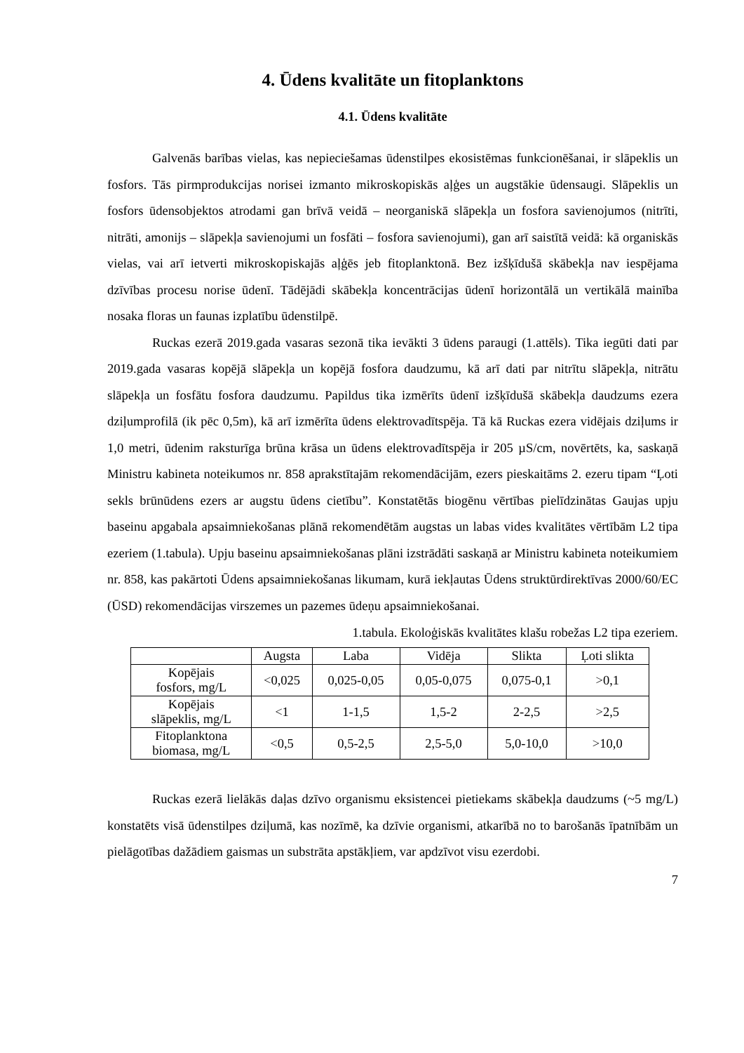4. Ūdens kvalitāte un fitoplanktons
4.1. Ūdens kvalitāte
Galvenās barības vielas, kas nepieciešamas ūdenstilpes ekosistēmas funkcionēšanai, ir slāpeklis un fosfors. Tās pirmprodukcijas norisei izmanto mikroskopiskās aļģes un augstākie ūdensaugi. Slāpeklis un fosfors ūdensobjektos atrodami gan brīvā veidā – neorganiskā slāpekļa un fosfora savienojumos (nitrīti, nitrāti, amonijs – slāpekļa savienojumi un fosfāti – fosfora savienojumi), gan arī saistītā veidā: kā organiskās vielas, vai arī ietverti mikroskopiskajās aļģēs jeb fitoplanktonā. Bez izšķīdušā skābekļa nav iespējama dzīvības procesu norise ūdenī. Tādējādi skābekļa koncentrācijas ūdenī horizontālā un vertikālā mainība nosaka floras un faunas izplatību ūdenstilpē.
Ruckas ezerā 2019.gada vasaras sezonā tika ievākti 3 ūdens paraugi (1.attēls). Tika iegūti dati par 2019.gada vasaras kopējā slāpekļa un kopējā fosfora daudzumu, kā arī dati par nitrītu slāpekļa, nitrātu slāpekļa un fosfātu fosfora daudzumu. Papildus tika izmērīts ūdenī izšķīdušā skābekļa daudzums ezera dziļumprofilā (ik pēc 0,5m), kā arī izmērīta ūdens elektrovadītspēja. Tā kā Ruckas ezera vidējais dziļums ir 1,0 metri, ūdenim raksturīga brūna krāsa un ūdens elektrovadītspēja ir 205 µS/cm, novērtēts, ka, saskaņā Ministru kabineta noteikumos nr. 858 aprakstītajām rekomendācijām, ezers pieskaitāms 2. ezeru tipam “Ļoti sekls brūnūdens ezers ar augstu ūdens cietību”. Konstatētās biogēnu vērtības pielīdzinātas Gaujas upju baseinu apgabala apsaimniekošanas plānā rekomendētām augstas un labas vides kvalitātes vērtībām L2 tipa ezeriem (1.tabula). Upju baseinu apsaimniekošanas plāni izstrādāti saskaņā ar Ministru kabineta noteikumiem nr. 858, kas pakārtoti Ūdens apsaimniekošanas likumam, kurā iekļautas Ūdens struktūrdirektīvas 2000/60/EC (ŪSD) rekomendācijas virszemes un pazemes ūdeņu apsaimniekošanai.
1.tabula. Ekoloģiskās kvalitātes klašu robežas L2 tipa ezeriem.
| | Augsta | Laba | Vidēja | Slikta | Ļoti slikta |
| --- | --- | --- | --- | --- | --- |
| Kopējais fosfors, mg/L | <0,025 | 0,025-0,05 | 0,05-0,075 | 0,075-0,1 | >0,1 |
| Kopējais slāpeklis, mg/L | <1 | 1-1,5 | 1,5-2 | 2-2,5 | >2,5 |
| Fitoplanktona biomasa, mg/L | <0,5 | 0,5-2,5 | 2,5-5,0 | 5,0-10,0 | >10,0 |
Ruckas ezerā lielākās daļas dzīvo organismu eksistencei pietiekams skābekļa daudzums (~5 mg/L) konstatēts visā ūdenstilpes dziļumā, kas nozīmē, ka dzīvie organismi, atkarībā no to barošanās īpatnībām un pielāgotības dažādiem gaismas un substrāta apstākļiem, var apdzīvot visu ezerdobi.
7